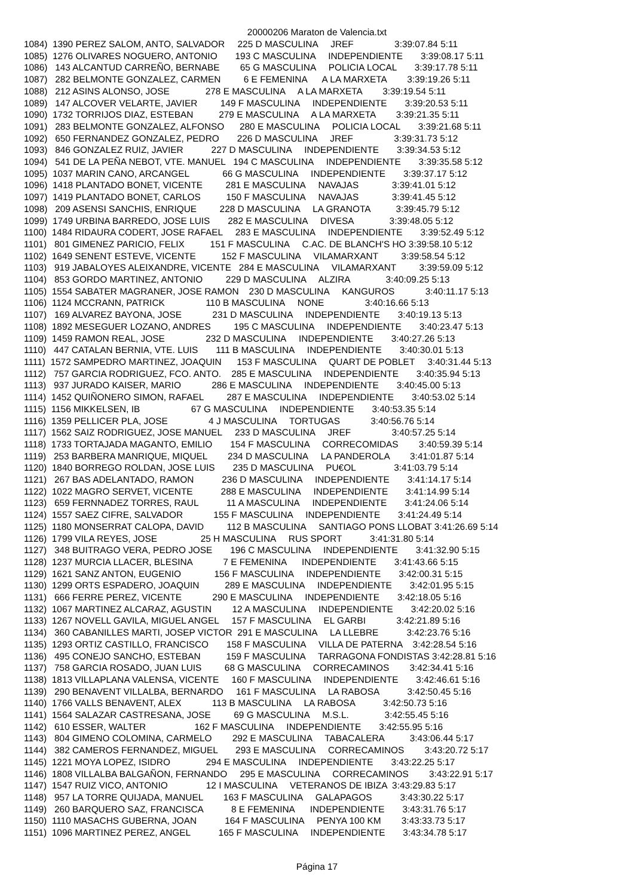20000206 Maraton de Valencia.txt
1084)  1390 PEREZ SALOM, ANTO, SALVADOR     225 D MASCULINA     JREF                3:39:07.84 5:11
1085)  1276 OLIVARES NOGUERO, ANTONIO       193 C MASCULINA     INDEPENDIENTE       3:39:08.17 5:11
1086)   143 ALCANTUD CARREÑO, BERNABE        65 G MASCULINA     POLICIA LOCAL       3:39:17.78 5:11
1087)   282 BELMONTE GONZALEZ, CARMEN         6 E FEMENINA      A LA MARXETA        3:39:19.26 5:11
1088)   212 ASINS ALONSO, JOSE              278 E MASCULINA     A LA MARXETA        3:39:19.54 5:11
1089)   147 ALCOVER VELARTE, JAVIER         149 F MASCULINA     INDEPENDIENTE       3:39:20.53 5:11
1090)  1732 TORRIJOS DIAZ, ESTEBAN          279 E MASCULINA     A LA MARXETA        3:39:21.35 5:11
1091)   283 BELMONTE GONZALEZ, ALFONSO      280 E MASCULINA     POLICIA LOCAL       3:39:21.68 5:11
1092)   650 FERNANDEZ GONZALEZ, PEDRO       226 D MASCULINA     JREF                3:39:31.73 5:12
1093)   846 GONZALEZ RUIZ, JAVIER           227 D MASCULINA     INDEPENDIENTE       3:39:34.53 5:12
1094)   541 DE LA PEÑA NEBOT, VTE. MANUEL   194 C MASCULINA     INDEPENDIENTE       3:39:35.58 5:12
1095)  1037 MARIN CANO, ARCANGEL             66 G MASCULINA     INDEPENDIENTE       3:39:37.17 5:12
1096)  1418 PLANTADO BONET, VICENTE         281 E MASCULINA     NAVAJAS             3:39:41.01 5:12
1097)  1419 PLANTADO BONET, CARLOS          150 F MASCULINA     NAVAJAS             3:39:41.45 5:12
1098)   209 ASENSI SANCHIS, ENRIQUE         228 D MASCULINA     LA GRANOTA          3:39:45.79 5:12
1099)  1749 URBINA BARREDO, JOSE LUIS       282 E MASCULINA     DIVESA              3:39:48.05 5:12
1100)  1484 RIDAURA CODERT, JOSE RAFAEL     283 E MASCULINA     INDEPENDIENTE       3:39:52.49 5:12
1101)   801 GIMENEZ PARICIO, FELIX          151 F MASCULINA     C.AC. DE BLANCH'S HO 3:39:58.10 5:12
1102)  1649 SENENT ESTEVE, VICENTE          152 F MASCULINA     VILAMARXANT         3:39:58.54 5:12
1103)   919 JABALOYES ALEIXANDRE, VICENTE   284 E MASCULINA     VILAMARXANT         3:39:59.09 5:12
1104)   853 GORDO MARTINEZ, ANTONIO         229 D MASCULINA     ALZIRA              3:40:09.25 5:13
1105)  1554 SABATER MAGRANER, JOSE RAMON    230 D MASCULINA     KANGUROS            3:40:11.17 5:13
1106)  1124 MCCRANN, PATRICK                110 B MASCULINA     NONE                3:40:16.66 5:13
1107)   169 ALVAREZ BAYONA, JOSE            231 D MASCULINA     INDEPENDIENTE       3:40:19.13 5:13
1108)  1892 MESEGUER LOZANO, ANDRES         195 C MASCULINA     INDEPENDIENTE       3:40:23.47 5:13
1109)  1459 RAMON REAL, JOSE                232 D MASCULINA     INDEPENDIENTE       3:40:27.26 5:13
1110)   447 CATALAN BERNIA, VTE. LUIS       111 B MASCULINA     INDEPENDIENTE       3:40:30.01 5:13
1111)  1572 SAMPEDRO MARTINEZ, JOAQUIN      153 F MASCULINA     QUART DE POBLET     3:40:31.44 5:13
1112)   757 GARCIA RODRIGUEZ, FCO. ANTO.    285 E MASCULINA     INDEPENDIENTE       3:40:35.94 5:13
1113)   937 JURADO KAISER, MARIO            286 E MASCULINA     INDEPENDIENTE       3:40:45.00 5:13
1114)  1452 QUIÑONERO SIMON, RAFAEL         287 E MASCULINA     INDEPENDIENTE       3:40:53.02 5:14
1115)  1156 MIKKELSEN, IB                    67 G MASCULINA     INDEPENDIENTE       3:40:53.35 5:14
1116)  1359 PELLICER PLA, JOSE                4 J MASCULINA     TORTUGAS            3:40:56.76 5:14
1117)  1562 SAIZ RODRIGUEZ, JOSE MANUEL     233 D MASCULINA     JREF                3:40:57.25 5:14
1118)  1733 TORTAJADA MAGANTO, EMILIO       154 F MASCULINA     CORRECOMIDAS        3:40:59.39 5:14
1119)   253 BARBERA MANRIQUE, MIQUEL        234 D MASCULINA     LA PANDEROLA        3:41:01.87 5:14
1120)  1840 BORREGO ROLDAN, JOSE LUIS       235 D MASCULINA     PU€OL               3:41:03.79 5:14
1121)   267 BAS ADELANTADO, RAMON           236 D MASCULINA     INDEPENDIENTE       3:41:14.17 5:14
1122)  1022 MAGRO SERVET, VICENTE           288 E MASCULINA     INDEPENDIENTE       3:41:14.99 5:14
1123)   659 FERNNADEZ TORRES, RAUL           11 A MASCULINA     INDEPENDIENTE       3:41:24.06 5:14
1124)  1557 SAEZ CIFRE, SALVADOR            155 F MASCULINA     INDEPENDIENTE       3:41:24.49 5:14
1125)  1180 MONSERRAT CALOPA, DAVID         112 B MASCULINA     SANTIAGO PONS LLOBAT 3:41:26.69 5:14
1126)  1799 VILA REYES, JOSE                 25 H MASCULINA     RUS SPORT           3:41:31.80 5:14
1127)   348 BUITRAGO VERA, PEDRO JOSE       196 C MASCULINA     INDEPENDIENTE       3:41:32.90 5:15
1128)  1237 MURCIA LLACER, BLESINA            7 E FEMENINA      INDEPENDIENTE       3:41:43.66 5:15
1129)  1621 SANZ ANTON, EUGENIO             156 F MASCULINA     INDEPENDIENTE       3:42:00.31 5:15
1130)  1299 ORTS ESPADERO, JOAQUIN          289 E MASCULINA     INDEPENDIENTE       3:42:01.95 5:15
1131)   666 FERRE PEREZ, VICENTE            290 E MASCULINA     INDEPENDIENTE       3:42:18.05 5:16
1132)  1067 MARTINEZ ALCARAZ, AGUSTIN        12 A MASCULINA     INDEPENDIENTE       3:42:20.02 5:16
1133)  1267 NOVELL GAVILA, MIGUEL ANGEL     157 F MASCULINA     EL GARBI            3:42:21.89 5:16
1134)   360 CABANILLES MARTI, JOSEP VICTOR  291 E MASCULINA     LA LLEBRE           3:42:23.76 5:16
1135)  1293 ORTIZ CASTILLO, FRANCISCO       158 F MASCULINA     VILLA DE PATERNA    3:42:28.54 5:16
1136)   495 CONEJO SANCHO, ESTEBAN          159 F MASCULINA     TARRAGONA FONDISTAS 3:42:28.81 5:16
1137)   758 GARCIA ROSADO, JUAN LUIS         68 G MASCULINA     CORRECAMINOS        3:42:34.41 5:16
1138)  1813 VILLAPLANA VALENSA, VICENTE     160 F MASCULINA     INDEPENDIENTE       3:42:46.61 5:16
1139)   290 BENAVENT VILLALBA, BERNARDO     161 F MASCULINA     LA RABOSA           3:42:50.45 5:16
1140)  1766 VALLS BENAVENT, ALEX            113 B MASCULINA     LA RABOSA           3:42:50.73 5:16
1141)  1564 SALAZAR CASTRESANA, JOSE         69 G MASCULINA     M.S.L.              3:42:55.45 5:16
1142)   610 ESSER, WALTER                   162 F MASCULINA     INDEPENDIENTE       3:42:55.95 5:16
1143)   804 GIMENO COLOMINA, CARMELO        292 E MASCULINA     TABACALERA          3:43:06.44 5:17
1144)   382 CAMEROS FERNANDEZ, MIGUEL       293 E MASCULINA     CORRECAMINOS        3:43:20.72 5:17
1145)  1221 MOYA LOPEZ, ISIDRO              294 E MASCULINA     INDEPENDIENTE       3:43:22.25 5:17
1146)  1808 VILLALBA BALGAÑON, FERNANDO     295 E MASCULINA     CORRECAMINOS        3:43:22.91 5:17
1147)  1547 RUIZ VICO, ANTONIO               12 I MASCULINA     VETERANOS DE IBIZA  3:43:29.83 5:17
1148)   957 LA TORRE QUIJADA, MANUEL        163 F MASCULINA     GALAPAGOS           3:43:30.22 5:17
1149)   260 BARQUERO SAZ, FRANCISCA           8 E FEMENINA      INDEPENDIENTE       3:43:31.76 5:17
1150)  1110 MASACHS GUBERNA, JOAN           164 F MASCULINA     PENYA 100 KM        3:43:33.73 5:17
1151)  1096 MARTINEZ PEREZ, ANGEL           165 F MASCULINA     INDEPENDIENTE       3:43:34.78 5:17
Página 17